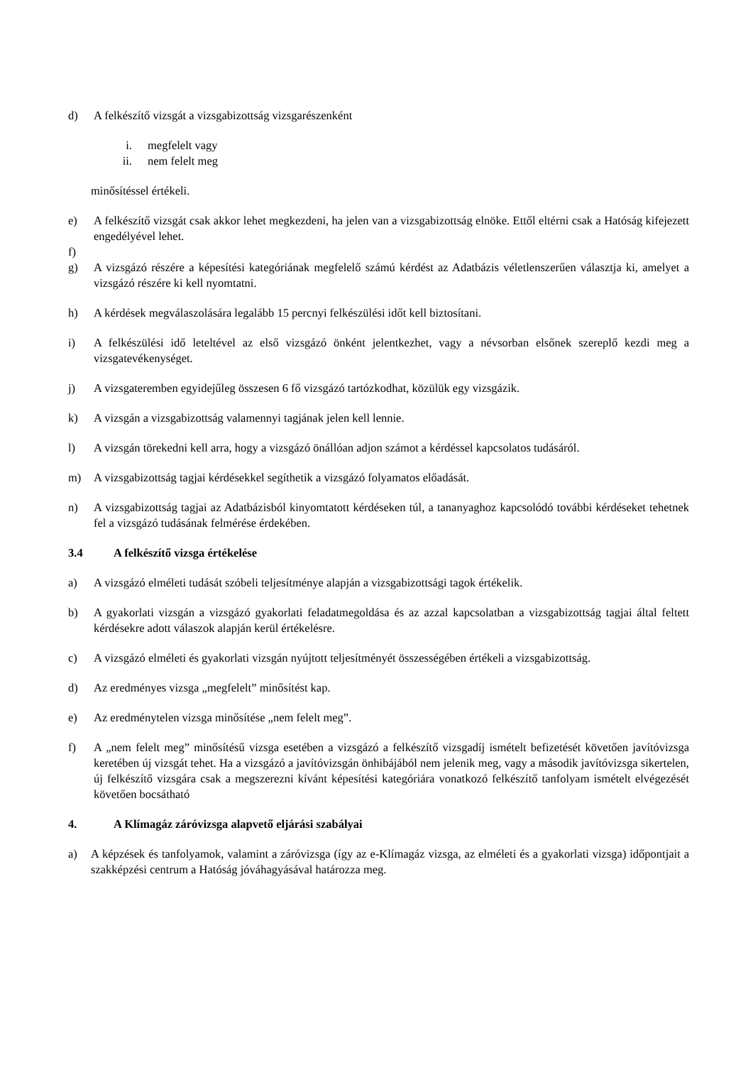d) A felkészítő vizsgát a vizsgabizottság vizsgarészenként
i. megfelelt vagy
ii. nem felelt meg
minősítéssel értékeli.
e) A felkészítő vizsgát csak akkor lehet megkezdeni, ha jelen van a vizsgabizottság elnöke. Ettől eltérni csak a Hatóság kifejezett engedélyével lehet.
f)
g) A vizsgázó részére a képesítési kategóriának megfelelő számú kérdést az Adatbázis véletlenszerűen választja ki, amelyet a vizsgázó részére ki kell nyomtatni.
h) A kérdések megválaszolására legalább 15 percnyi felkészülési időt kell biztosítani.
i) A felkészülési idő leteltével az első vizsgázó önként jelentkezhet, vagy a névsorban elsőnek szereplő kezdi meg a vizsgatevékenységet.
j) A vizsgateremben egyidejűleg összesen 6 fő vizsgázó tartózkodhat, közülük egy vizsgázik.
k) A vizsgán a vizsgabizottság valamennyi tagjának jelen kell lennie.
l) A vizsgán törekedni kell arra, hogy a vizsgázó önállóan adjon számot a kérdéssel kapcsolatos tudásáról.
m) A vizsgabizottság tagjai kérdésekkel segíthetik a vizsgázó folyamatos előadását.
n) A vizsgabizottság tagjai az Adatbázisból kinyomtatott kérdéseken túl, a tananyaghoz kapcsolódó további kérdéseket tehetnek fel a vizsgázó tudásának felmérése érdekében.
3.4 A felkészítő vizsga értékelése
a) A vizsgázó elméleti tudását szóbeli teljesítménye alapján a vizsgabizottsági tagok értékelik.
b) A gyakorlati vizsgán a vizsgázó gyakorlati feladatmegoldása és az azzal kapcsolatban a vizsgabizottság tagjai által feltett kérdésekre adott válaszok alapján kerül értékelésre.
c) A vizsgázó elméleti és gyakorlati vizsgán nyújtott teljesítményét összességében értékeli a vizsgabizottság.
d) Az eredményes vizsga „megfelelt” minősítést kap.
e) Az eredménytelen vizsga minősítése „nem felelt meg”.
f) A „nem felelt meg” minősítésű vizsga esetében a vizsgázó a felkészítő vizsgadíj ismételt befizetését követően javítóvizsga keretében új vizsgát tehet. Ha a vizsgázó a javítóvizsgán önhibájából nem jelenik meg, vagy a második javítóvizsga sikertelen, új felkészítő vizsgára csak a megszerezni kívánt képesítési kategóriára vonatkozó felkészítő tanfolyam ismételt elvégezését követően bocsátható
4. A Klímagáz záróvizsga alapvető eljárási szabályai
a) A képzések és tanfolyamok, valamint a záróvizsga (így az e-Klímagáz vizsga, az elméleti és a gyakorlati vizsga) időpontjait a szakképzési centrum a Hatóság jóváhagyásával határozza meg.